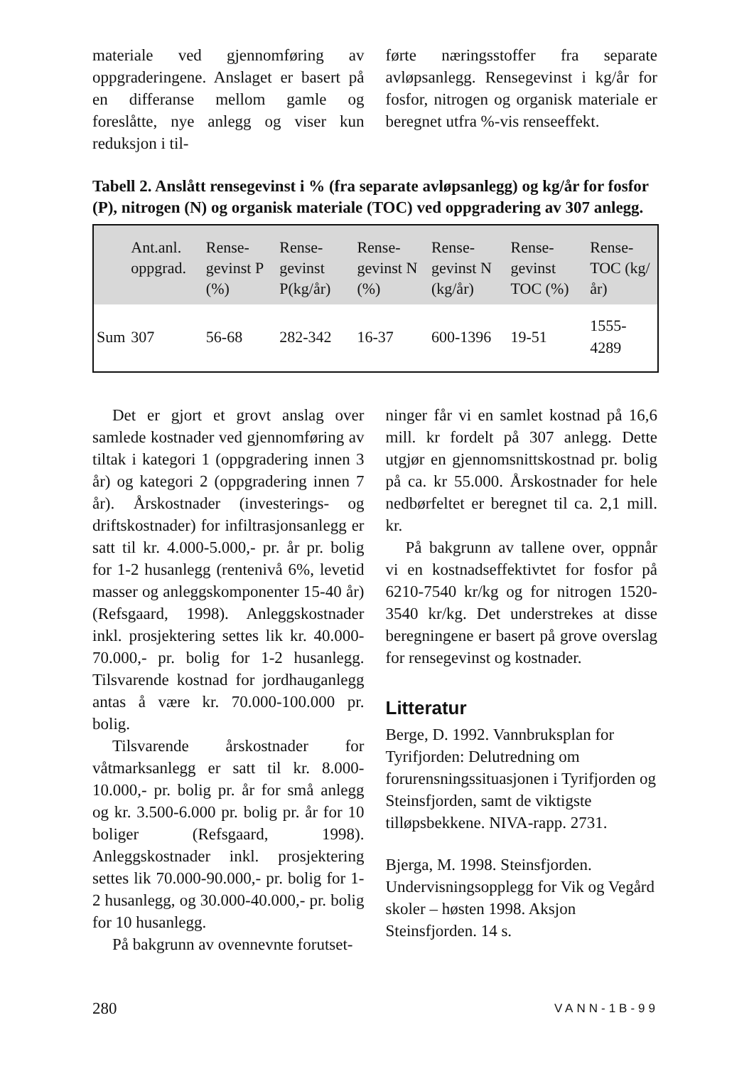materiale ved gjennomføring av oppgraderingene. Anslaget er basert på en differanse mellom gamle og foreslåtte, nye anlegg og viser kun reduksjon i til-
førte næringsstoffer fra separate avløpsanlegg. Rensegevinst i kg/år for fosfor, nitrogen og organisk materiale er beregnet utfra %-vis renseeffekt.
Tabell 2. Anslått rensegevinst i % (fra separate avløpsanlegg) og kg/år for fosfor (P), nitrogen (N) og organisk materiale (TOC) ved oppgradering av 307 anlegg.
| | Ant.anl. oppgrad. | Rense- gevinst P (%) | Rense- gevinst P(kg/år) | Rense- gevinst N (%) | Rense- gevinst N (kg/år) | Rense- gevinst TOC (%) | Rense- TOC (kg/år) |
| --- | --- | --- | --- | --- | --- | --- | --- |
| Sum | 307 | 56-68 | 282-342 | 16-37 | 600-1396 | 19-51 | 1555-4289 |
Det er gjort et grovt anslag over samlede kostnader ved gjennomføring av tiltak i kategori 1 (oppgradering innen 3 år) og kategori 2 (oppgradering innen 7 år). Årskostnader (investerings- og driftskostnader) for infiltrasjonsanlegg er satt til kr. 4.000-5.000,- pr. år pr. bolig for 1-2 husanlegg (rentenivå 6%, levetid masser og anleggskomponenter 15-40 år) (Refsgaard, 1998). Anleggskostnader inkl. prosjektering settes lik kr. 40.000-70.000,- pr. bolig for 1-2 husanlegg. Tilsvarende kostnad for jordhauganlegg antas å være kr. 70.000-100.000 pr. bolig.
Tilsvarende årskostnader for våtmarksanlegg er satt til kr. 8.000-10.000,- pr. bolig pr. år for små anlegg og kr. 3.500-6.000 pr. bolig pr. år for 10 boliger (Refsgaard, 1998). Anleggskostnader inkl. prosjektering settes lik 70.000-90.000,- pr. bolig for 1-2 husanlegg, og 30.000-40.000,- pr. bolig for 10 husanlegg.
På bakgrunn av ovennevnte forutset-
ninger får vi en samlet kostnad på 16,6 mill. kr fordelt på 307 anlegg. Dette utgjør en gjennomsnittskostnad pr. bolig på ca. kr 55.000. Årskostnader for hele nedbørfeltet er beregnet til ca. 2,1 mill. kr.
På bakgrunn av tallene over, oppnår vi en kostnadseffektivtet for fosfor på 6210-7540 kr/kg og for nitrogen 1520-3540 kr/kg. Det understrekes at disse beregningene er basert på grove overslag for rensegevinst og kostnader.
Litteratur
Berge, D. 1992. Vannbruksplan for Tyrifjorden: Delutredning om forurensningssituasjonen i Tyrifjorden og Steinsfjorden, samt de viktigste tilløpsbekkene. NIVA-rapp. 2731.
Bjerga, M. 1998. Steinsfjorden. Undervisningsopplegg for Vik og Vegård skoler – høsten 1998. Aksjon Steinsfjorden. 14 s.
280 VANN-1B-99